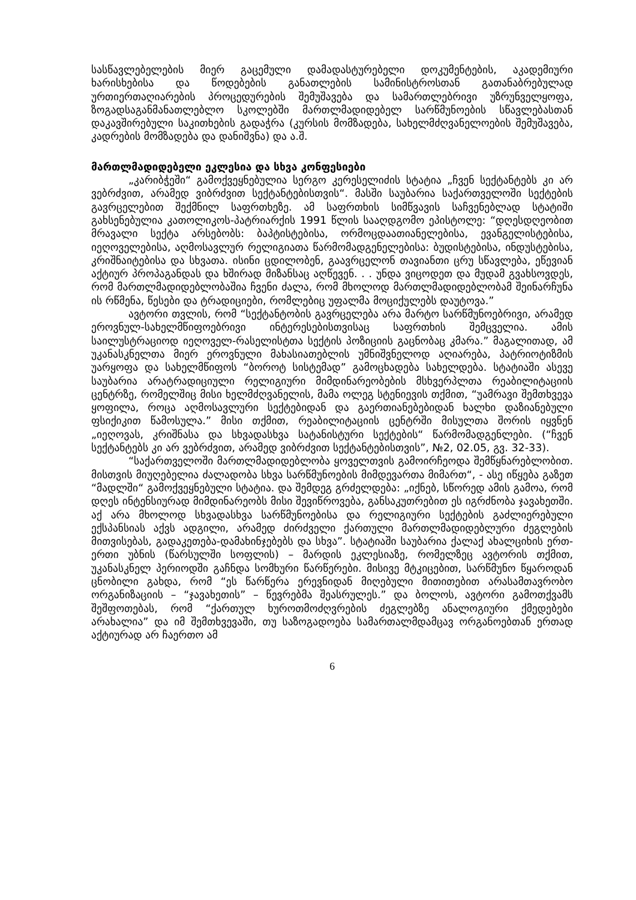სასწავლებელების მიერ გაცემული დამადასტურებელი დოკუმენტების, აკადემიური ხარისხებისა და წოდებების განათლების სამინისტროსთან გათანაბრებულად ურთიერთაღიარების პროცედურების შემუშავება და სამართლებრივი უზრუნველყოფა, ზოგადსაგანმანათლებლო სკოლებში მართლმადიდებელ სარწმუნოების სწავლებასთან დაკავშირებული საკითხების გადაჭრა (კურსის მომზადება, სახელმძღვანელოების შემუშავება, კადრების მომზადება და დანიშვნა) და ა.შ.
მართლმადიდებელი ეკლესია და სხვა კონფესიები
„კარიბჭეში“ გამოქვეყნებულია სერგო კერესელიძის სტატია „ჩვენ სექტანტებს კი არ ვებრძვით, არამედ ვიბრძვით სექტანტებისთვის“. მასში საუბარია საქართველოში სექტების გავრცელებით შექმნილ საფრთხეზე. ამ საფრთხის სიმწვავის საჩვენებლად სტატიში გახსენებულია კათოლიკოს-პატრიარქის 1991 წლის სააღდგომო ეპისტოლე: “დღესდღეობით მრავალი სექტა არსებობს: ბაპტისტებისა, ორმოცდაათიანელებისა, ევანგელისტებისა, იეღოველებისა, აღმოსავლურ რელიგიათა წარმომადგენელებისა: ბუდისტებისა, ინდუსტებისა, კრიშნაიტებისა და სხვათა. ისინი ცდილობენ, გაავრცელონ თავიანთი ცრუ სწავლება, ეწევიან აქტიურ პროპაგანდას და ხშირად მიზანსაც აღწევენ. . . უნდა ვიცოდეთ და მუდამ გვახსოვდეს, რომ მართლმადიდებლობაშია ჩვენი ძალა, რომ მხოლოდ მართლმადიდებლობამ შეინარჩუნა ის რწმენა, წესები და ტრადიციები, რომლებიც უფალმა მოციქულებს დაუტოვა.”
ავტორი თვლის, რომ “სექტანტობის გავრცელება არა მარტო სარწმუნოებრივი, არამედ ეროვნულ-სახელმწიფოებრივი ინტერესებისთვისაც საფრთხის შემცველია. ამის საილუსტრაციოდ იეღოველ-რასელისტთა სექტის პოზიციის გაცნობაც კმარა.” მაგალითად, ამ უკანასკნელთა მიერ ეროვნული მახასიათებლის უმნიშვნელოდ აღიარება, პატრიოტიზმის უარყოფა და სახელმწიფოს “ბოროტ სისტემად” გამოცხადება სახელდება. სტატიაში ასევე საუბარია არატრადიციული რელიგიური მიმდინარეობების მსხვერპლთა რეაბილიტაციის ცენტრზე, რომელშიც მისი ხელმძღვანელის, მამა ოლეგ სტენიევის თქმით, “უამრავი შემთხვევა ყოფილა, როცა აღმოსავლური სექტებიდან და გაერთიანებებიდან ხალხი დაზიანებული ფსიქიკით წამოსულა.” მისი თქმით, რეაბილიტაციის ცენტრში მისულთა შორის იყვნენ „იეღოვას, კრიშნასა და სხვადასხვა სატანისტური სექტების“ წარმომადგენლები. (“ჩვენ სექტანტებს კი არ ვებრძვით, არამედ ვიბრძვით სექტანტებისთვის”, №2, 02.05, გვ. 32-33).
“საქართველოში მართლმადიდებლობა ყოველთვის გამოირჩეოდა შემწყნარებლობით. მისთვის მიუღებელია ძალადობა სხვა სარწმუნოების მიმდევართა მიმართ“, - ასე იწყება გაზეთ “მადლში“ გამოქვეყნებული სტატია. და შემდეგ გრძელდება: „იქნებ, სწორედ ამის გამოა, რომ დღეს ინტენსიურად მიმდინარეობს მისი შევიწროვება, განსაკუთრებით ეს იგრძნობა ჯავახეთში. აქ არა მხოლოდ სხვადასხვა სარწმუნოებისა და რელიგიური სექტების გაძლიერებული ექსპანსიას აქვს ადგილი, არამედ ძირძველი ქართული მართლმადიდებლური ძეგლების მითვისებას, გადაკეთება-დამახინჯებებს და სხვა”. სტატიაში საუბარია ქალაქ ახალციხის ერთ-ერთი უბნის (წარსულში სოფლის) – მარდის ეკლესიაზე, რომელზეც ავტორის თქმით, უკანასკნელ პერიოდში გაჩნდა სომხური წარწერები. მისივე მტკიცებით, სარწმუნო წყაროდან ცნობილი გახდა, რომ “ეს წარწერა ერევნიდან მიღებული მითითებით არასამთავრობო ორგანიზაციის – “ჯავახეთის” – წევრებმა შეასრულეს.” და ბოლოს, ავტორი გამოთქვამს შეშფოთებას, რომ “ქართულ ხუროთმოძღვრების ძეგლებზე ანალოგიური ქმედებები არახალია” და იმ შემთხვევაში, თუ საზოგადოება სამართალმდამცავ ორგანოებთან ერთად აქტიურად არ ჩაერთო ამ
6